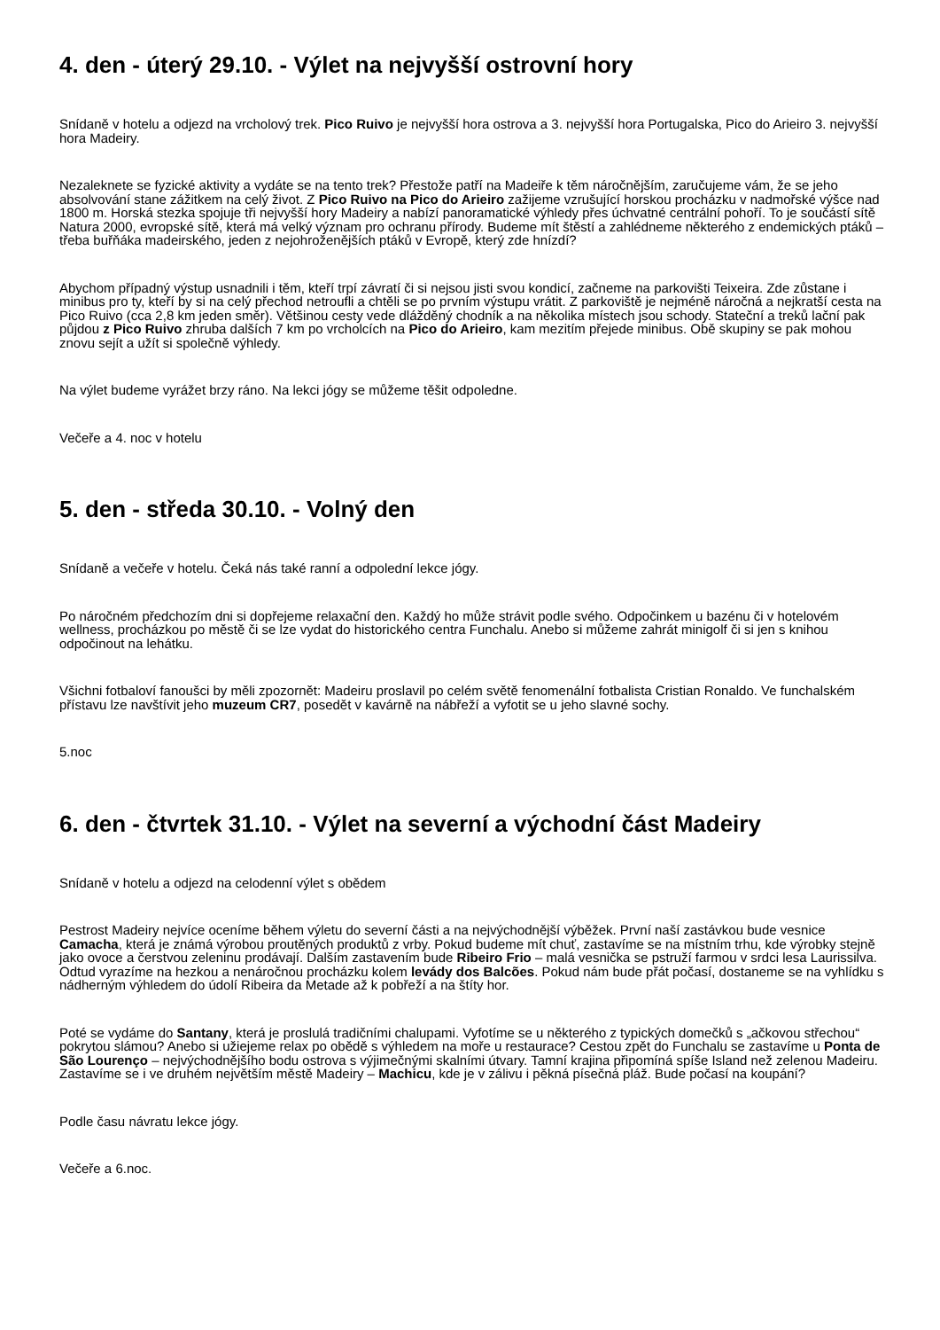4. den - úterý 29.10. - Výlet na nejvyšší ostrovní hory
Snídaně v hotelu a odjezd na vrcholový trek. Pico Ruivo je nejvyšší hora ostrova a 3. nejvyšší hora Portugalska, Pico do Arieiro 3. nejvyšší hora Madeiry.
Nezaleknete se fyzické aktivity a vydáte se na tento trek? Přestože patří na Madeiře k těm náročnějším, zaručujeme vám, že se jeho absolvování stane zážitkem na celý život. Z Pico Ruivo na Pico do Arieiro zažijeme vzrušující horskou procházku v nadmořské výšce nad 1800 m. Horská stezka spojuje tři nejvyšší hory Madeiry a nabízí panoramatické výhledy přes úchvatné centrální pohoří. To je součástí sítě Natura 2000, evropské sítě, která má velký význam pro ochranu přírody. Budeme mít štěstí a zahlédneme některého z endemických ptáků – třeba buřňáka madeirského, jeden z nejohroženějších ptáků v Evropě, který zde hnízdí?
Abychom případný výstup usnadnili i těm, kteří trpí závratí či si nejsou jisti svou kondicí, začneme na parkovišti Teixeira. Zde zůstane i minibus pro ty, kteří by si na celý přechod netroufli a chtěli se po prvním výstupu vrátit. Z parkoviště je nejméně náročná a nejkratší cesta na Pico Ruivo (cca 2,8 km jeden směr). Většinou cesty vede dlážděný chodník a na několika místech jsou schody. Stateční a treků lační pak půjdou z Pico Ruivo zhruba dalších 7 km po vrcholcích na Pico do Arieiro, kam mezitím přejede minibus. Obě skupiny se pak mohou znovu sejít a užít si společně výhledy.
Na výlet budeme vyrážet brzy ráno. Na lekci jógy se můžeme těšit odpoledne.
Večeře a 4. noc v hotelu
5. den - středa 30.10. - Volný den
Snídaně a večeře v hotelu. Čeká nás také ranní a odpolední lekce jógy.
Po náročném předchozím dni si dopřejeme relaxační den. Každý ho může strávit podle svého. Odpočinkem u bazénu či v hotelovém wellness, procházkou po městě či se lze vydat do historického centra Funchalu. Anebo si můžeme zahrát minigolf či si jen s knihou odpočinout na lehátku.
Všichni fotbaloví fanoušci by měli zpozornět: Madeiru proslavil po celém světě fenomenální fotbalista Cristian Ronaldo. Ve funchalském přístavu lze navštívit jeho muzeum CR7, posedět v kavárně na nábřeží a vyfotit se u jeho slavné sochy.
5.noc
6. den - čtvrtek 31.10. - Výlet na severní a východní část Madeiry
Snídaně v hotelu a odjezd na celodenní výlet s obědem
Pestrost Madeiry nejvíce oceníme během výletu do severní části a na nejvýchodnější výběžek. První naší zastávkou bude vesnice Camacha, která je známá výrobou proutěných produktů z vrby. Pokud budeme mít chuť, zastavíme se na místním trhu, kde výrobky stejně jako ovoce a čerstvou zeleninu prodávají. Dalším zastavením bude Ribeiro Frio – malá vesnička se pstruží farmou v srdci lesa Laurissilva. Odtud vyrazíme na hezkou a nenáročnou procházku kolem levády dos Balcões. Pokud nám bude přát počasí, dostaneme se na vyhlídku s nádherným výhledem do údolí Ribeira da Metade až k pobřeží a na štíty hor.
Poté se vydáme do Santany, která je proslulá tradičními chalupami. Vyfotíme se u některého z typických domečků s „ačkovou střechou“ pokrytou slámou? Anebo si užiejeme relax po obědě s výhledem na moře u restaurace? Cestou zpět do Funchalu se zastavíme u Ponta de São Lourenço – nejvýchodnějšího bodu ostrova s výjimečnými skalními útvary. Tamní krajina připomíná spíše Island než zelenou Madeiru. Zastavíme se i ve druhém největším městě Madeiry – Machicu, kde je v zálivu i pěkná písečná pláž. Bude počasí na koupání?
Podle času návratu lekce jógy.
Večeře a 6.noc.